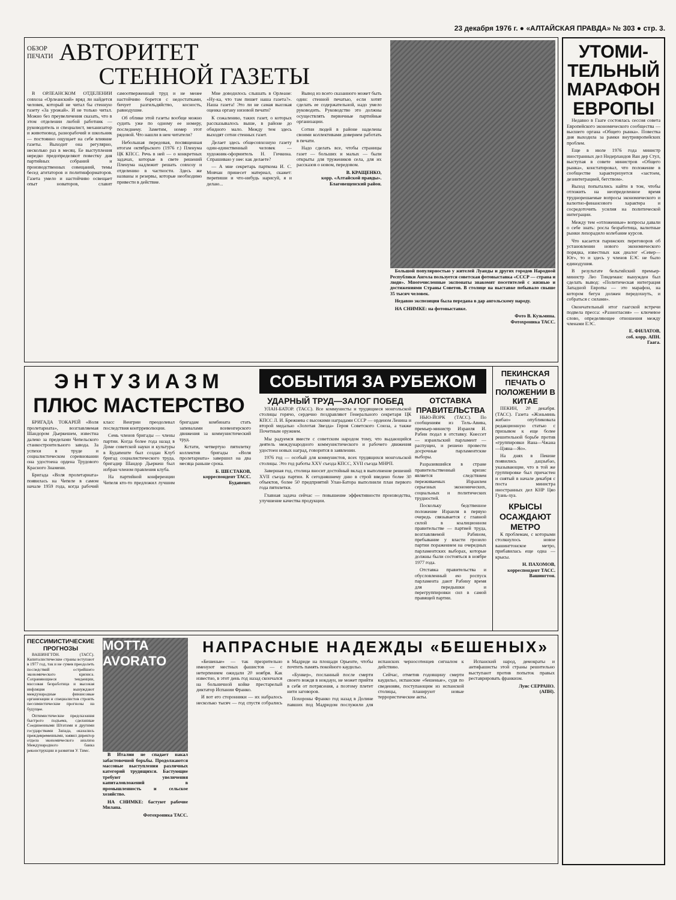23 декабря 1976 г. ● «АЛТАЙСКАЯ ПРАВДА» № 303 ● стр. 3.
ОБЗОР
ПЕЧАТИ
АВТОРИТЕТ
СТЕННОЙ ГАЗЕТЫ
В ОРЛЕАНСКОМ ОТДЕЛЕНИИ совхоза «Орлеанский» вряд ли найдется человек, который не читал бы стенную газету «За урожай». И не только читал. Можно без преувеличения сказать, что в этом отделении любой работник — руководитель и специалист, механизатор и животновод, разнорабочий и школьник — постоянно ощущает на себе влияние газеты. Выходит она регулярно, несколько раз в месяц. Ее выступления нередко предопределяют повестку дня партийных собраний и производственных совещаний, темы бесед агитаторов и политинформаторов. Газета умело и настойчиво освещает опыт новаторов, славит самоотверженный труд и не менее настойчиво борется с недостатками, бичует разгильдяйство, косность, равнодушие.
Об облике этой газеты вообще можно судить уже по одному ее номеру, последнему. Заметим, номер этот рядовой. Что нашли в нем читатели?
Небольшая передовая, посвященная итогам октябрьского (1976 г.) Пленума ЦК КПСС. Речь в ней — о конкретных задачах, которые в свете решений Пленума надлежит решать совхозу и отделению в частности. Здесь же названы и резервы, которые необходимо привести в действие.
Мне доводилось слышать в Орлеане: «Ну-ка, что там пишет наша газета?». Наша газета! Это ли не самая высокая оценка органу низовой печати?
К сожалению, таких газет, о которых рассказывалось выше, в районе до обидного мало. Между тем здесь выходят сотни стенных газет.
Делает здесь общесовхозную газету один-единственный человек — художник-оформитель Н. Гичкина. Спрашиваю у нее: как делаете?
— А мне секретарь парткома И. С. Мовчан принесет материал, скажет: перепиши и что-нибудь нарисуй, я и делаю...
Вывод из всего сказанного может быть один: стенной печатью, если хотят сделать ее содержательной, надо умело руководить. Руководство это должны осуществлять первичные партийные организации.
Сотни людей в районе наделены своими коллективами доверием работать в печати.
Надо сделать все, чтобы страницы газет — больших и малых — были открыты для тружеников села, для их рассказов о новом, передовом.
В. КРАЩЕНКО,
корр. «Алтайской правды».
Благовещенский район.
Большой популярностью у жителей Луанды и других городов Народной Республики Ангола пользуется советская фотовыставка «СССР — страна и люди». Многочисленные экспонаты знакомят посетителей с жизнью и достижениями Страны Советов. В столице на выставке побывало свыше 35 тысяч человек.
Недавно экспозиция была передана в дар ангольскому народу.
НА СНИМКЕ: на фотовыставке.
Фото В. Кузьмина.
Фотохроника ТАСС.
ЭНТУЗИАЗМ
ПЛЮС МАСТЕРСТВО
БРИГАДА ТОКАРЕЙ «Воля пролетариата», возглавляемая Шандором Дьеркешем, известна далеко за пределами Чепельского станкостроительного завода. За успехи в труде и социалистическом соревновании она удостоена ордена Трудового Красного Знамени.
Бригада «Воля пролетариата» появилась на Чепеле в самом начале 1959 года, когда рабочий класс Венгрии преодолевал последствия контрреволюции.
Семь членов бригады — члены партии. Когда более года назад в Доме советской науки и культуры в Будапеште был создан Клуб бригад социалистического труда, бригадир Шандор Дьеркеш был избран членом правления клуба.
На партийной конференции Чепеля кто-то предложил лучшим бригадам комбината стать запевалами всевенгерского движения за коммунистический труд.
Кстати, четвертую пятилетку коллектив бригады «Воля пролетариата» завершил на два месяца раньше срока.
Б. ШЕСТАКОВ,
корреспондент ТАСС.
Будапешт.
СОБЫТИЯ ЗА РУБЕЖОМ
УДАРНЫЙ ТРУД—ЗАЛОГ ПОБЕД
УЛАН-БАТОР. (ТАСС). Все коммунисты и трудящиеся монгольской столицы горячо, сердечно поздравляют Генерального секретаря ЦК КПСС Л. И. Брежнева с высокими наградами СССР — орденом Ленина и второй медалью «Золотая Звезда» Героя Советского Союза, а также Почетным оружием.
Мы радуемся вместе с советским народом тому, что выдающийся деятель международного коммунистического и рабочего движения удостоен новых наград, говорится в заявлении.
1976 год — особый для коммунистов, всех трудящихся монгольской столицы. Это год работы XXV съезда КПСС, XVII съезда МНРП.
Завершая год, столица вносит достойный вклад в выполнение решений XVII съезда партии. К сегодняшнему дню в строй введено более 30 объектов, более 50 предприятий Улан-Батора выполнили план первого года пятилетки.
Главная задача сейчас — повышение эффективности производства, улучшение качества продукции.
ОТСТАВКА
ПРАВИТЕЛЬСТВА
НЬЮ-ЙОРК (ТАСС). По сообщениям из Тель-Авива, премьер-министр Израиля И. Рабин подал в отставку. Кнессет — израильский парламент — распущен, и решено провести досрочные парламентские выборы.
Разразившийся в стране правительственный кризис является следствием переживаемых Израилем серьезных экономических, социальных и политических трудностей.
Поскольку бедственное положение Израиля в первую очередь связывается с главной силой в коалиционном правительстве — партией труда, возглавляемой Рабином, пребывание у власти грозило партии поражением на очередных парламентских выборах, которые должны были состояться в ноябре 1977 года.
Отставка правительства и обусловленный ею роспуск парламента дают Рабину время для передышки и перегруппировки сил в самой правящей партии.
ПЕКИНСКАЯ ПЕЧАТЬ О ПОЛОЖЕНИИ В КИТАЕ
ПЕКИН, 20 декабря. (ТАСС). Газета «Жэньминь жибао» опубликовала редакционную статью с призывом к еще более решительной борьбе против «группировки Вана—Чжана—Цзяна—Яо».
На днях в Пекине появились дацзыбао, указывающие, что в той же группировке был причастен и снятый в начале декабря с поста министра иностранных дел КНР Цяо Гуань-хуа.
КРЫСЫ ОСАЖДАЮТ МЕТРО
К проблемам, с которыми столкнулось новое вашингтонское метро, прибавилась еще одна — крысы.
Н. ПАХОМОВ,
корреспондент ТАСС.
Вашингтон.
ПЕССИМИСТИЧЕСКИЕ ПРОГНОЗЫ
ВАШИНГТОН. (ТАСС). Капиталистические страны вступают в 1977 год, так и не сумев преодолеть последствий острейшего экономического кризиса. Сохраняющиеся тенденции, массовая безработица и высокая инфляция вынуждают международные финансовые организации и специалистов строить пессимистические прогнозы на будущее.
Оптимистические предсказания быстрого подъема, сделанные Соединенными Штатами и другими государствами Запада, оказались преждевременными, заявил директор отдела экономического анализа Международного банка реконструкции и развития У. Тимс.
MOTTA
AVORATO
В Италии не спадает накал забастовочной борьбы. Продолжаются массовые выступления различных категорий трудящихся. Бастующие требуют увеличения капиталовложений в промышленность и сельское хозяйство.
НА СНИМКЕ: бастуют рабочие Милана.
Фотохроника ТАСС.
НАПРАСНЫЕ НАДЕЖДЫ «БЕШЕНЫХ»
«Бешеные» — так презрительно именуют местных фашистов — с нетерпением ожидали 20 ноября. Как известно, в этот день год назад скончался на больничной койке престарелый диктатор Испании Франко.
И вот его сторонники — их набралось несколько тысяч — год спустя собрались в Мадриде на площади Орьенте, чтобы почтить память покойного каудильо.
«Бункер», посланный после смерти своего вождя в нокдаун, не может прийти в себя от потрясения, а поэтому плетет нити заговоров.
Похороны Франко год назад в Долине павших под Мадридом послужили для испанских черносотенцев сигналом к действию.
Сейчас, отметив годовщину смерти каудильо, испанские «бешеные», судя по сведениям, поступающим из испанской столицы, планируют новые террористические акты.
Испанский народ, демократы и антифашисты этой страны решительно выступают против попыток правых реставрировать франкизм.
Луис СЕРРАНО.
(АПН).
УТОМИ-
ТЕЛЬНЫЙ
МАРАФОН
ЕВРОПЫ
Недавно в Гааге состоялась сессия совета Европейского экономического сообщества — высшего органа «Общего рынка». Повестка дня выходила за рамки внутривропейских проблем.
Еще в июле 1976 года министр иностранных дел Нидерландов Ван дер Стул, выступая в совете министров «Общего рынка», констатировал, что положение в сообществе характеризуется «застоем, дезинтеграцией, бегством».
Выход попытались найти в том, чтобы отложить на неопределенное время труднорешаемые вопросы экономического и валютно-финансового характера и сосредоточить усилия на политической интеграции.
Между тем «отложенные» вопросы давали о себе знать: росла безработица, валютные рынки лихорадило колебание курсов.
Что касается парижских переговоров об установлении нового экономического порядка, известных как диалог «Север—Юг», то и здесь у членов ЕЭС не было единодушия.
В результате бельгийский премьер-министр Лео Тиндеманс вынужден был сделать вывод: «Политическая интеграция Западной Европы — это марафон, на котором бегун должен передохнуть, и собраться с силами».
Окончательный итог гаагской встречи подвела пресса: «Разногласия» — ключевое слово, определяющее отношения между членами ЕЭС.
Е. ФИЛАТОВ,
соб. корр. АПН.
Гаага.